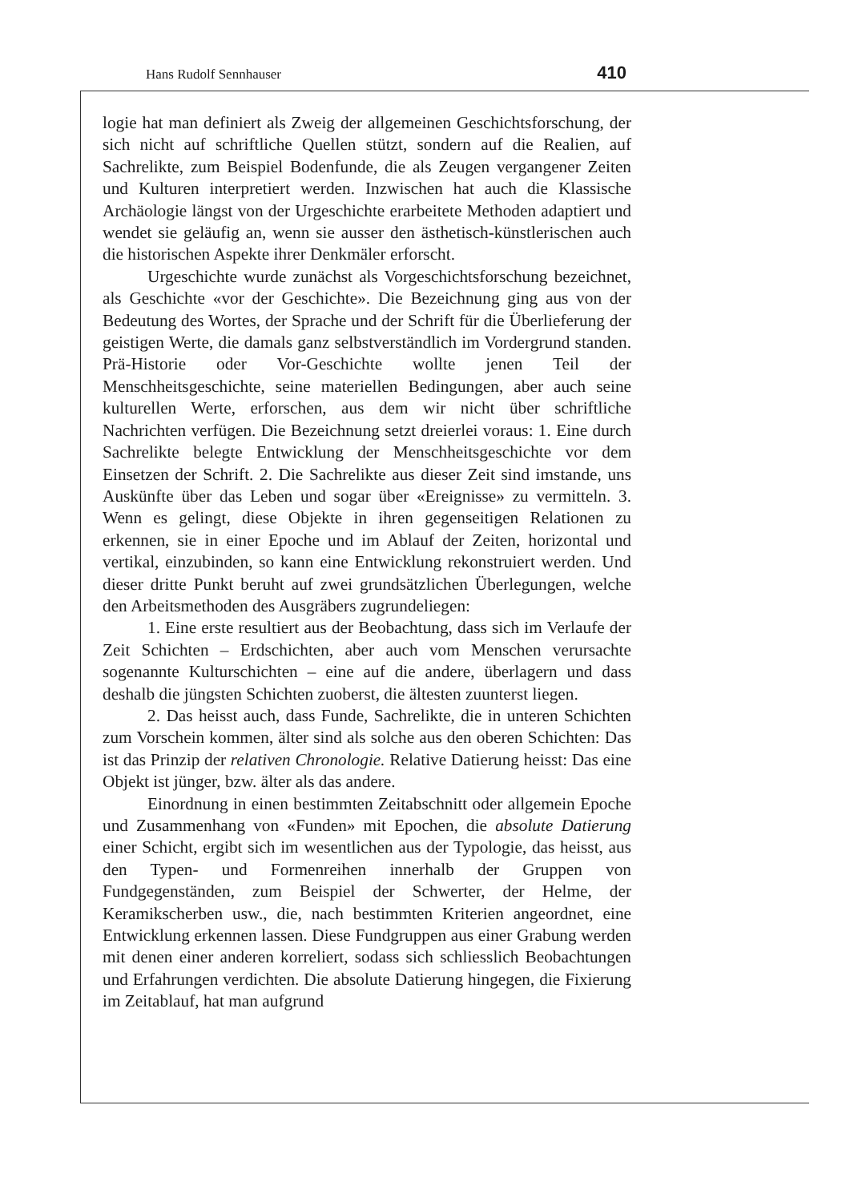Hans Rudolf Sennhauser 410
logie hat man definiert als Zweig der allgemeinen Geschichtsfor­schung, der sich nicht auf schriftliche Quellen stützt, sondern auf die Realien, auf Sachrelikte, zum Beispiel Bodenfunde, die als Zeugen vergangener Zeiten und Kulturen interpretiert werden. Inzwischen hat auch die Klassische Archäologie längst von der Urgeschichte erarbeite­te Methoden adaptiert und wendet sie geläufig an, wenn sie ausser den ästhetisch-künstlerischen auch die historischen Aspekte ihrer Denkmä­ler erforscht.
Urgeschichte wurde zunächst als Vorgeschichtsforschung be­zeichnet, als Geschichte «vor der Geschichte». Die Bezeichnung ging aus von der Bedeutung des Wortes, der Sprache und der Schrift für die Überlieferung der geistigen Werte, die damals ganz selbstverständlich im Vordergrund standen. Prä-Historie oder Vor-Geschichte wollte jenen Teil der Menschheitsgeschichte, seine materiellen Bedingungen, aber auch seine kulturellen Werte, erforschen, aus dem wir nicht über schriftliche Nachrichten verfügen. Die Bezeichnung setzt dreierlei vor­aus: 1. Eine durch Sachrelikte belegte Entwicklung der Menschheitsge­schichte vor dem Einsetzen der Schrift. 2. Die Sachrelikte aus dieser Zeit sind imstande, uns Auskünfte über das Leben und sogar über «Ereignisse» zu vermitteln. 3. Wenn es gelingt, diese Objekte in ihren gegenseitigen Relationen zu erkennen, sie in einer Epoche und im Ablauf der Zeiten, horizontal und vertikal, einzubinden, so kann eine Entwicklung rekonstruiert werden. Und dieser dritte Punkt beruht auf zwei grundsätzlichen Überlegungen, welche den Arbeitsmethoden des Ausgräbers zugrundeliegen:
1. Eine erste resultiert aus der Beobachtung, dass sich im Verlau­fe der Zeit Schichten – Erdschichten, aber auch vom Menschen verur­sachte sogenannte Kulturschichten – eine auf die andere, überlagern und dass deshalb die jüngsten Schichten zuoberst, die ältesten zuun­terst liegen.
2. Das heisst auch, dass Funde, Sachrelikte, die in unteren Schichten zum Vorschein kommen, älter sind als solche aus den oberen Schichten: Das ist das Prinzip der relativen Chronologie. Relative Datierung heisst: Das eine Objekt ist jünger, bzw. älter als das andere.
Einordnung in einen bestimmten Zeitabschnitt oder allgemein Epoche und Zusammenhang von «Funden» mit Epochen, die absolute Datierung einer Schicht, ergibt sich im wesentlichen aus der Typolo­gie, das heisst, aus den Typen- und Formenreihen innerhalb der Grup­pen von Fundgegenständen, zum Beispiel der Schwerter, der Helme, der Keramikscherben usw., die, nach bestimmten Kriterien angeord­net, eine Entwicklung erkennen lassen. Diese Fundgruppen aus einer Grabung werden mit denen einer anderen korreliert, sodass sich schliesslich Beobachtungen und Erfahrungen verdichten. Die absolute Datierung hingegen, die Fixierung im Zeitablauf, hat man aufgrund